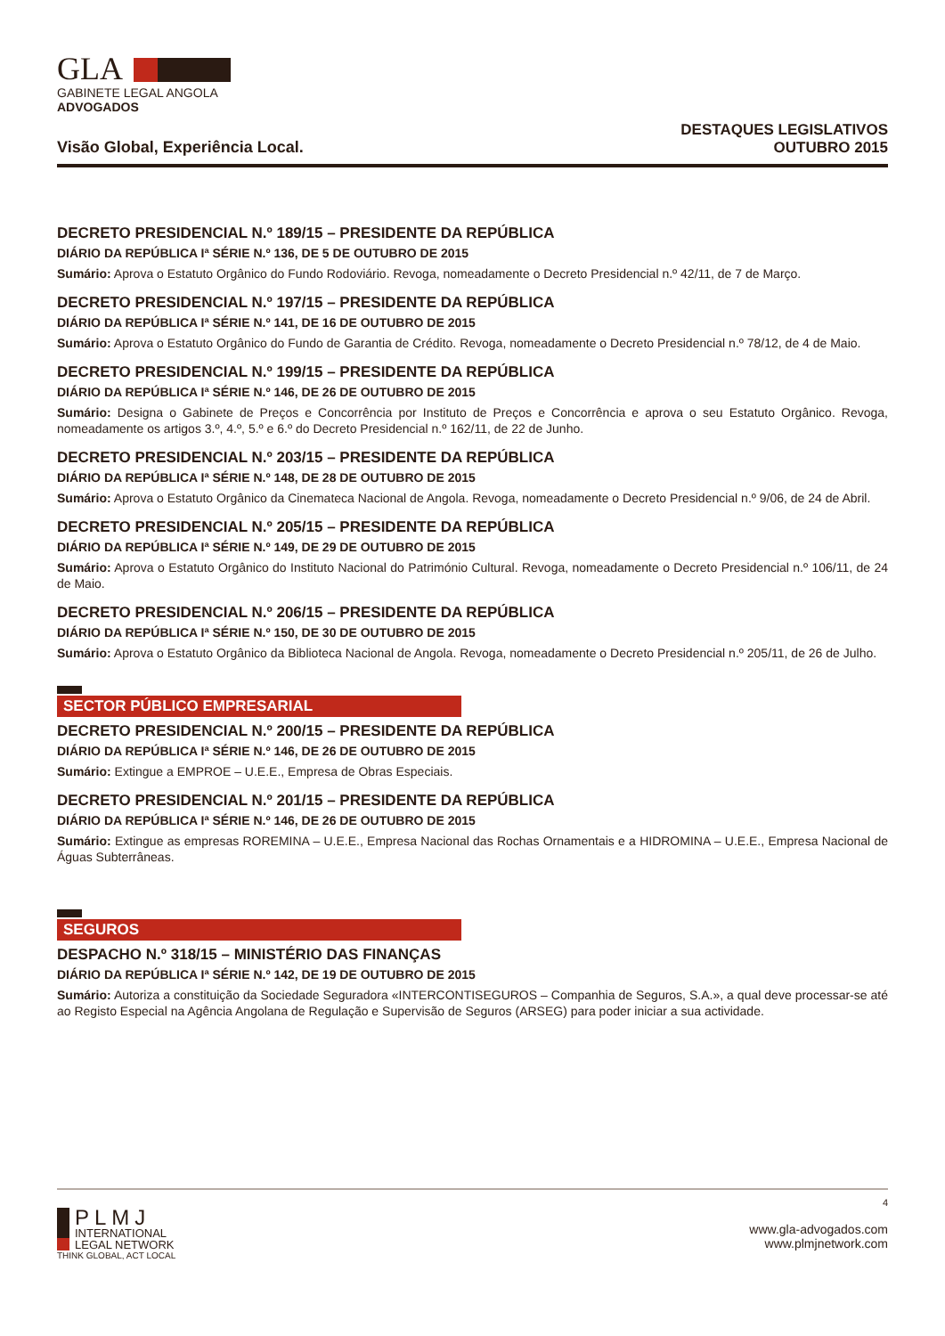GLA
GABINETE LEGAL ANGOLA
ADVOGADOS
Visão Global, Experiência Local.
DESTAQUES LEGISLATIVOS
OUTUBRO 2015
DECRETO PRESIDENCIAL N.º 189/15 – PRESIDENTE DA REPÚBLICA
DIÁRIO DA REPÚBLICA Iª SÉRIE N.º 136, DE 5 DE OUTUBRO DE 2015
Sumário: Aprova o Estatuto Orgânico do Fundo Rodoviário. Revoga, nomeadamente o Decreto Presidencial n.º 42/11, de 7 de Março.
DECRETO PRESIDENCIAL N.º 197/15 – PRESIDENTE DA REPÚBLICA
DIÁRIO DA REPÚBLICA Iª SÉRIE N.º 141, DE 16 DE OUTUBRO DE 2015
Sumário: Aprova o Estatuto Orgânico do Fundo de Garantia de Crédito. Revoga, nomeadamente o Decreto Presidencial n.º 78/12, de 4 de Maio.
DECRETO PRESIDENCIAL N.º 199/15 – PRESIDENTE DA REPÚBLICA
DIÁRIO DA REPÚBLICA Iª SÉRIE N.º 146, DE 26 DE OUTUBRO DE 2015
Sumário: Designa o Gabinete de Preços e Concorrência por Instituto de Preços e Concorrência e aprova o seu Estatuto Orgânico. Revoga, nomeadamente os artigos 3.º, 4.º, 5.º e 6.º do Decreto Presidencial n.º 162/11, de 22 de Junho.
DECRETO PRESIDENCIAL N.º 203/15 – PRESIDENTE DA REPÚBLICA
DIÁRIO DA REPÚBLICA Iª SÉRIE N.º 148, DE 28 DE OUTUBRO DE 2015
Sumário: Aprova o Estatuto Orgânico da Cinemateca Nacional de Angola. Revoga, nomeadamente o Decreto Presidencial n.º 9/06, de 24 de Abril.
DECRETO PRESIDENCIAL N.º 205/15 – PRESIDENTE DA REPÚBLICA
DIÁRIO DA REPÚBLICA Iª SÉRIE N.º 149, DE 29 DE OUTUBRO DE 2015
Sumário: Aprova o Estatuto Orgânico do Instituto Nacional do Património Cultural. Revoga, nomeadamente o Decreto Presidencial n.º 106/11, de 24 de Maio.
DECRETO PRESIDENCIAL N.º 206/15 – PRESIDENTE DA REPÚBLICA
DIÁRIO DA REPÚBLICA Iª SÉRIE N.º 150, DE 30 DE OUTUBRO DE 2015
Sumário: Aprova o Estatuto Orgânico da Biblioteca Nacional de Angola. Revoga, nomeadamente o Decreto Presidencial n.º 205/11, de 26 de Julho.
SECTOR PÚBLICO EMPRESARIAL
DECRETO PRESIDENCIAL N.º 200/15 – PRESIDENTE DA REPÚBLICA
DIÁRIO DA REPÚBLICA Iª SÉRIE N.º 146, DE 26 DE OUTUBRO DE 2015
Sumário: Extingue a EMPROE – U.E.E., Empresa de Obras Especiais.
DECRETO PRESIDENCIAL N.º 201/15 – PRESIDENTE DA REPÚBLICA
DIÁRIO DA REPÚBLICA Iª SÉRIE N.º 146, DE 26 DE OUTUBRO DE 2015
Sumário: Extingue as empresas ROREMINA – U.E.E., Empresa Nacional das Rochas Ornamentais e a HIDROMINA – U.E.E., Empresa Nacional de Águas Subterrâneas.
SEGUROS
DESPACHO N.º 318/15 – MINISTÉRIO DAS FINANÇAS
DIÁRIO DA REPÚBLICA Iª SÉRIE N.º 142, DE 19 DE OUTUBRO DE 2015
Sumário: Autoriza a constituição da Sociedade Seguradora «INTERCONTISEGUROS – Companhia de Seguros, S.A.», a qual deve processar-se até ao Registo Especial na Agência Angolana de Regulação e Supervisão de Seguros (ARSEG) para poder iniciar a sua actividade.
4
PLMJ
INTERNATIONAL
LEGAL NETWORK
www.gla-advogados.com
www.plmjnetwork.com
THINK GLOBAL, ACT LOCAL